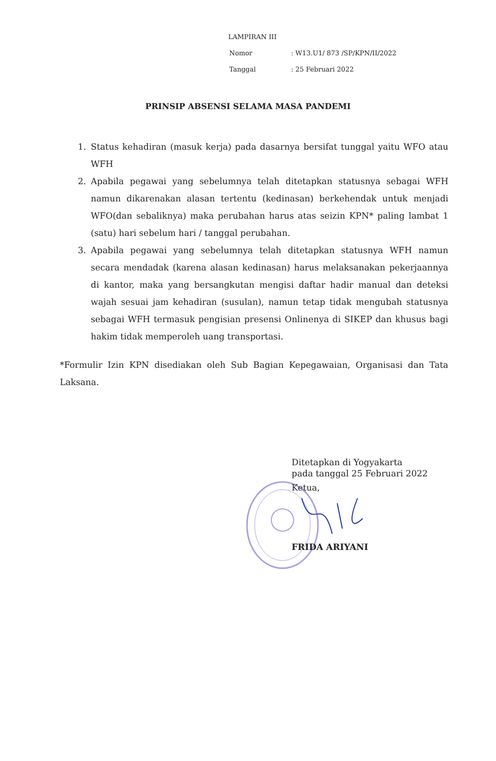LAMPIRAN III
| Nomor | : W13.U1/ 873 /SP/KPN/II/2022 |
| Tanggal | : 25 Februari 2022 |
PRINSIP ABSENSI SELAMA MASA PANDEMI
1. Status kehadiran (masuk kerja) pada dasarnya bersifat tunggal yaitu WFO atau WFH
2. Apabila pegawai yang sebelumnya telah ditetapkan statusnya sebagai WFH namun dikarenakan alasan tertentu (kedinasan) berkehendak untuk menjadi WFO(dan sebaliknya) maka perubahan harus atas seizin KPN* paling lambat 1 (satu) hari sebelum hari / tanggal perubahan.
3. Apabila pegawai yang sebelumnya telah ditetapkan statusnya WFH namun secara mendadak (karena alasan kedinasan) harus melaksanakan pekerjaannya di kantor, maka yang bersangkutan mengisi daftar hadir manual dan deteksi wajah sesuai jam kehadiran (susulan), namun tetap tidak mengubah statusnya sebagai WFH termasuk pengisian presensi Onlinenya di SIKEP dan khusus bagi hakim tidak memperoleh uang transportasi.
*Formulir Izin KPN disediakan oleh Sub Bagian Kepegawaian, Organisasi dan Tata Laksana.
Ditetapkan di Yogyakarta
pada tanggal 25 Februari 2022
Ketua,
FRIDA ARIYANI